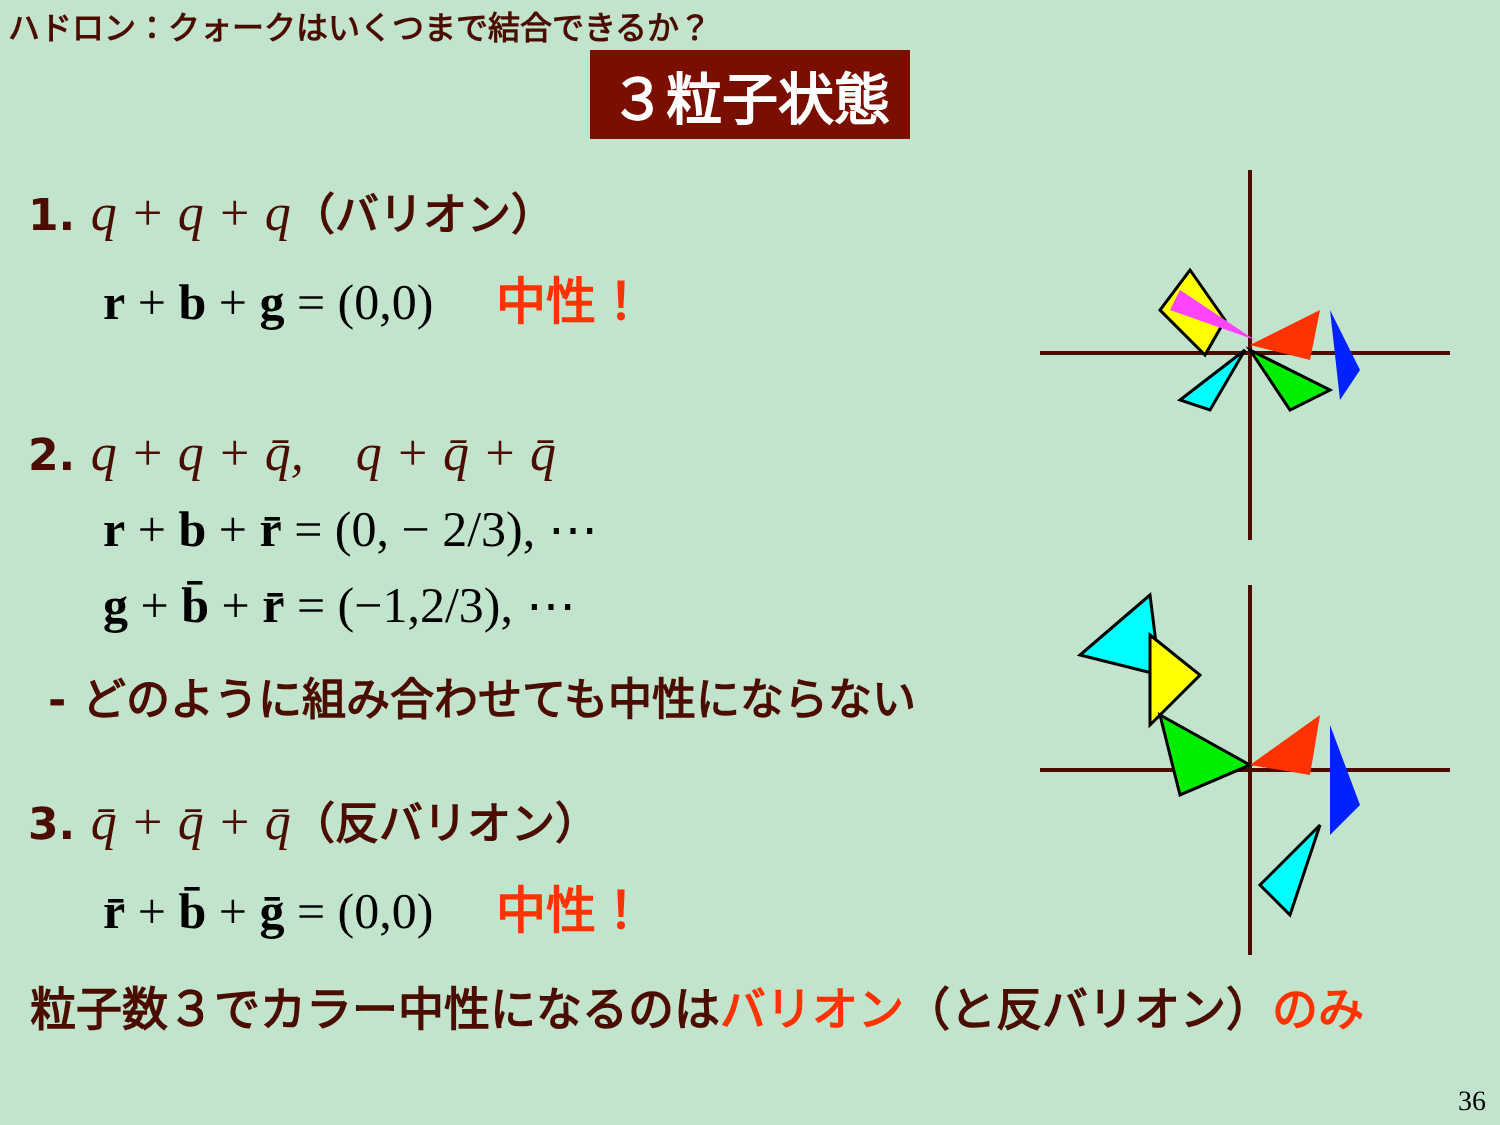ハドロン：クォークはいくつまで結合できるか？
３粒子状態
1. q + q + q（バリオン）
r + b + g = (0,0) 中性！
2. q + q + q̄, q + q̄ + q̄
r + b + r̄ = (0, − 2/3), ⋯
g + b̄ + r̄ = (−1,2/3), ⋯
- どのように組み合わせても中性にならない
3. q̄ + q̄ + q̄（反バリオン）
r̄ + b̄ + ḡ = (0,0) 中性！
粒子数３でカラー中性になるのはバリオン（と反バリオン）のみ
36